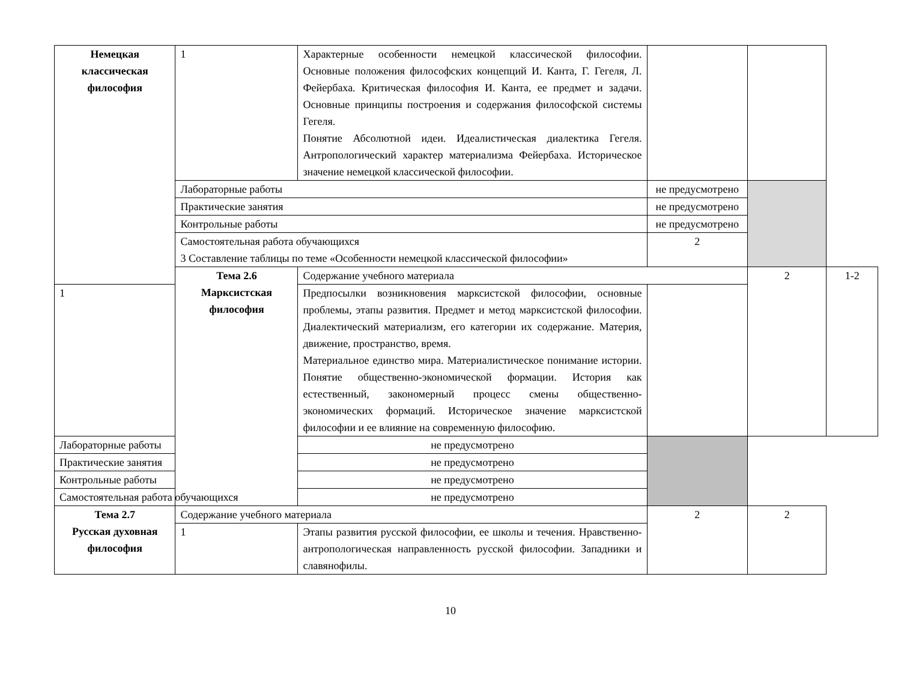| Немецкая классическая философия | 1 | Характерные особенности немецкой классической философии. Основные положения философских концепций И. Канта, Г. Гегеля, Л. Фейербаха. Критическая философия И. Канта, ее предмет и задачи. Основные принципы построения и содержания философской системы Гегеля. Понятие Абсолютной идеи. Идеалистическая диалектика Гегеля. Антропологический характер материализма Фейербаха. Историческое значение немецкой классической философии. | | | |
| | Лабораторные работы | | не предусмотрено | | |
| | Практические занятия | | не предусмотрено | | |
| | Контрольные работы | | не предусмотрено | | |
| | Самостоятельная работа обучающихся 3 Составление таблицы по теме «Особенности немецкой классической философии» | | 2 | | |
| | Тема 2.6 Марксистская философия | Содержание учебного материала | | 2 | 1-2 |
| 1 | | Предпосылки возникновения марксистской философии, основные проблемы, этапы развития. Предмет и метод марксистской философии. Диалектический материализм, его категории их содержание. Материя, движение, пространство, время. Материальное единство мира. Материалистическое понимание истории. Понятие общественно-экономической формации. История как естественный, закономерный процесс смены общественно-экономических формаций. Историческое значение марксистской философии и ее влияние на современную философию. | | | |
| Лабораторные работы | | не предусмотрено | | | |
| Практические занятия | | не предусмотрено | | | |
| Контрольные работы | | не предусмотрено | | | |
| Самостоятельная работа обучающихся | | не предусмотрено | | | |
| Тема 2.7 Русская духовная философия | Содержание учебного материала | | 2 | 2 | |
| | 1 | Этапы развития русской философии, ее школы и течения. Нравственно-антропологическая направленность русской философии. Западники и славянофилы. | | | |
10